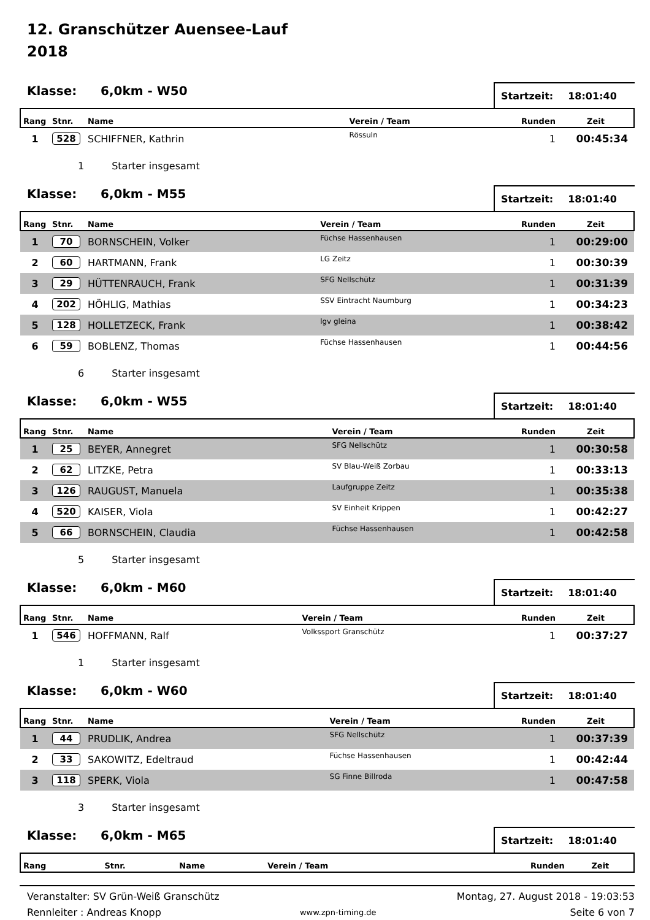12. Granschützer Auensee-Lauf
2018
Klasse:
6,0km - W50
Startzeit: 18:01:40
| Rang | Stnr. | Name | Verein / Team | Runden | Zeit |
| --- | --- | --- | --- | --- | --- |
| 1 | 528 | SCHIFFNER, Kathrin | Rössuln | 1 | 00:45:34 |
1 Starter insgesamt
Klasse:
6,0km - M55
Startzeit: 18:01:40
| Rang | Stnr. | Name | Verein / Team | Runden | Zeit |
| --- | --- | --- | --- | --- | --- |
| 1 | 70 | BORNSCHEIN, Volker | Füchse Hassenhausen | 1 | 00:29:00 |
| 2 | 60 | HARTMANN, Frank | LG Zeitz | 1 | 00:30:39 |
| 3 | 29 | HÜTTENRAUCH, Frank | SFG Nellschütz | 1 | 00:31:39 |
| 4 | 202 | HÖHLIG, Mathias | SSV Eintracht Naumburg | 1 | 00:34:23 |
| 5 | 128 | HOLLETZECK, Frank | lgv gleina | 1 | 00:38:42 |
| 6 | 59 | BOBLENZ, Thomas | Füchse Hassenhausen | 1 | 00:44:56 |
6 Starter insgesamt
Klasse:
6,0km - W55
Startzeit: 18:01:40
| Rang | Stnr. | Name | Verein / Team | Runden | Zeit |
| --- | --- | --- | --- | --- | --- |
| 1 | 25 | BEYER, Annegret | SFG Nellschütz | 1 | 00:30:58 |
| 2 | 62 | LITZKE, Petra | SV Blau-Weiß Zorbau | 1 | 00:33:13 |
| 3 | 126 | RAUGUST, Manuela | Laufgruppe Zeitz | 1 | 00:35:38 |
| 4 | 520 | KAISER, Viola | SV Einheit Krippen | 1 | 00:42:27 |
| 5 | 66 | BORNSCHEIN, Claudia | Füchse Hassenhausen | 1 | 00:42:58 |
5 Starter insgesamt
Klasse:
6,0km - M60
Startzeit: 18:01:40
| Rang | Stnr. | Name | Verein / Team | Runden | Zeit |
| --- | --- | --- | --- | --- | --- |
| 1 | 546 | HOFFMANN, Ralf | Volkssport Granschütz | 1 | 00:37:27 |
1 Starter insgesamt
Klasse:
6,0km - W60
Startzeit: 18:01:40
| Rang | Stnr. | Name | Verein / Team | Runden | Zeit |
| --- | --- | --- | --- | --- | --- |
| 1 | 44 | PRUDLIK, Andrea | SFG Nellschütz | 1 | 00:37:39 |
| 2 | 33 | SAKOWITZ, Edeltraud | Füchse Hassenhausen | 1 | 00:42:44 |
| 3 | 118 | SPERK, Viola | SG Finne Billroda | 1 | 00:47:58 |
3 Starter insgesamt
Klasse:
6,0km - M65
Startzeit: 18:01:40
| Rang | Stnr. | Name | Verein / Team | Runden | Zeit |
| --- | --- | --- | --- | --- | --- |
Veranstalter: SV Grün-Weiß Granschütz
Rennleiter : Andreas Knopp
www.zpn-timing.de
Montag, 27. August 2018 - 19:03:53
Seite 6 von 7